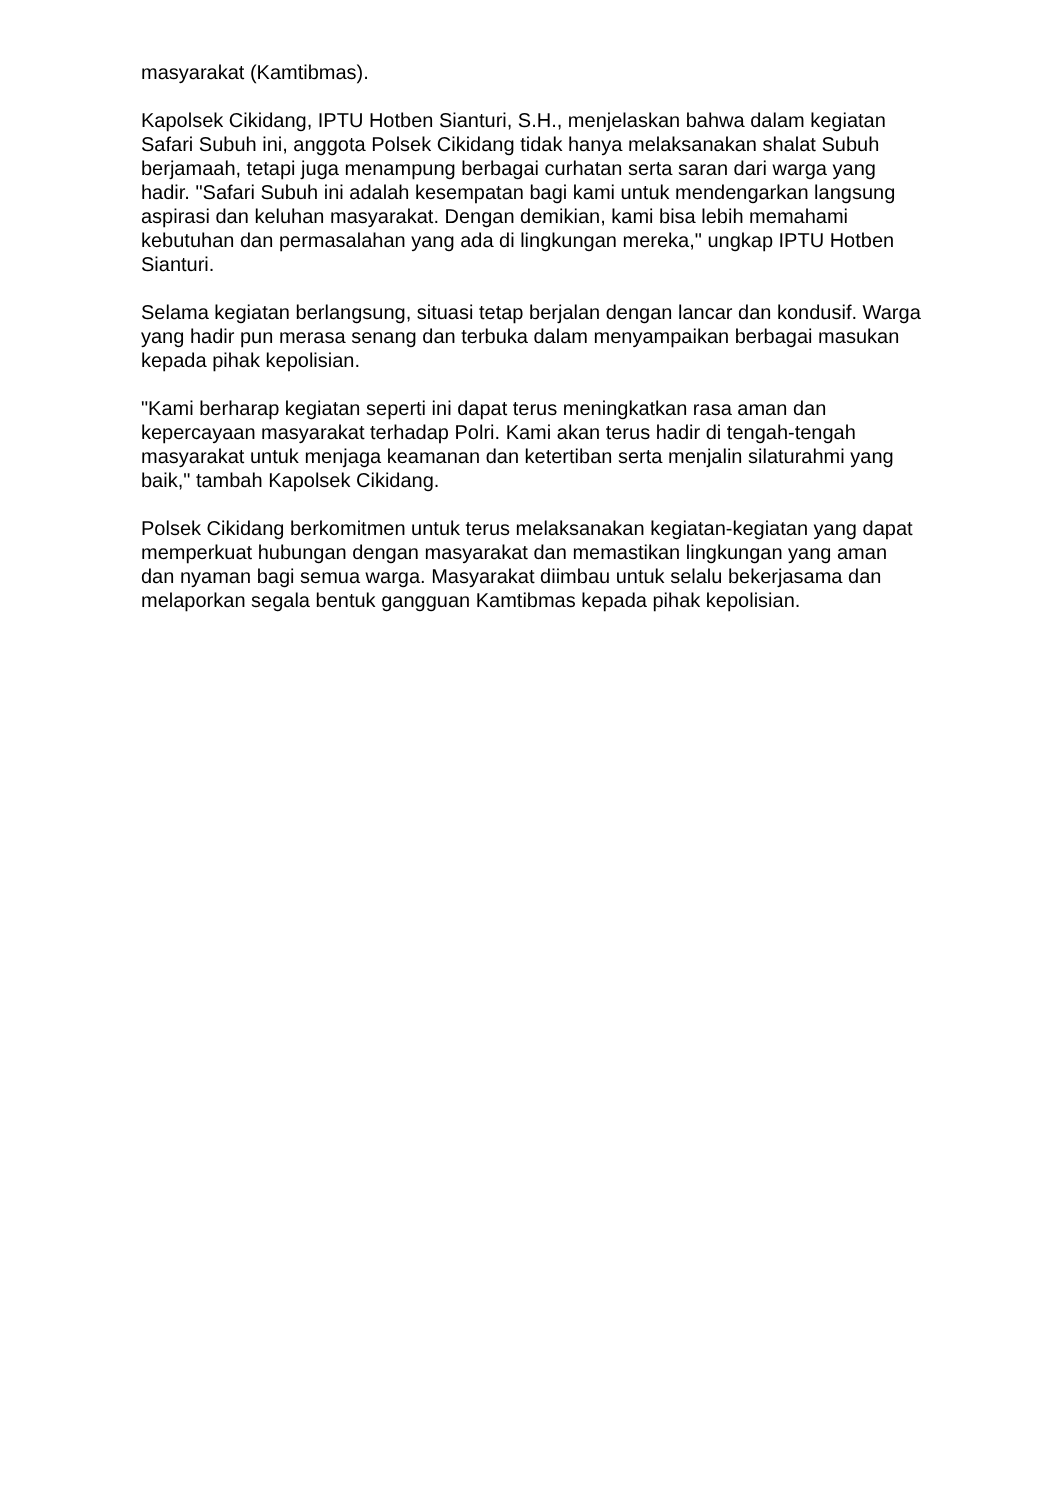masyarakat (Kamtibmas).
Kapolsek Cikidang, IPTU Hotben Sianturi, S.H., menjelaskan bahwa dalam kegiatan Safari Subuh ini, anggota Polsek Cikidang tidak hanya melaksanakan shalat Subuh berjamaah, tetapi juga menampung berbagai curhatan serta saran dari warga yang hadir. "Safari Subuh ini adalah kesempatan bagi kami untuk mendengarkan langsung aspirasi dan keluhan masyarakat. Dengan demikian, kami bisa lebih memahami kebutuhan dan permasalahan yang ada di lingkungan mereka," ungkap IPTU Hotben Sianturi.
Selama kegiatan berlangsung, situasi tetap berjalan dengan lancar dan kondusif. Warga yang hadir pun merasa senang dan terbuka dalam menyampaikan berbagai masukan kepada pihak kepolisian.
"Kami berharap kegiatan seperti ini dapat terus meningkatkan rasa aman dan kepercayaan masyarakat terhadap Polri. Kami akan terus hadir di tengah-tengah masyarakat untuk menjaga keamanan dan ketertiban serta menjalin silaturahmi yang baik," tambah Kapolsek Cikidang.
Polsek Cikidang berkomitmen untuk terus melaksanakan kegiatan-kegiatan yang dapat memperkuat hubungan dengan masyarakat dan memastikan lingkungan yang aman dan nyaman bagi semua warga. Masyarakat diimbau untuk selalu bekerjasama dan melaporkan segala bentuk gangguan Kamtibmas kepada pihak kepolisian.